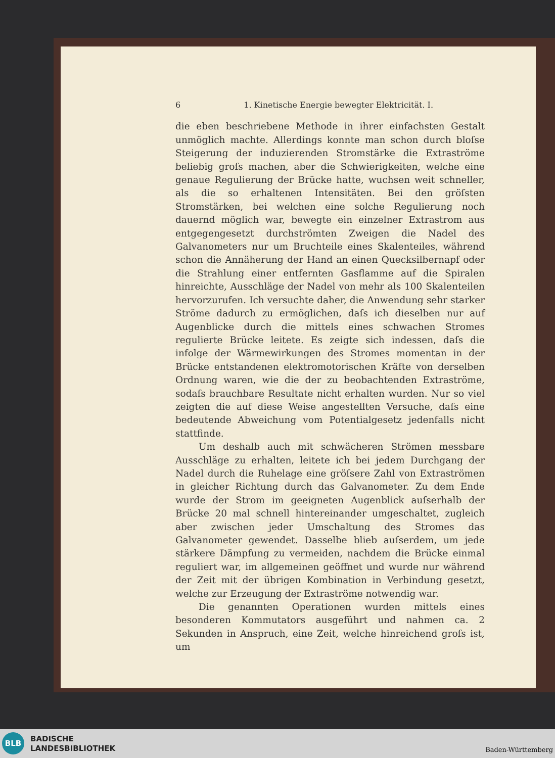6 1. Kinetische Energie bewegter Elektricität. I.
die eben beschriebene Methode in ihrer einfachsten Gestalt unmöglich machte. Allerdings konnte man schon durch bloſse Steigerung der induzierenden Stromstärke die Extraströme beliebig groſs machen, aber die Schwierigkeiten, welche eine genaue Regulierung der Brücke hatte, wuchsen weit schneller, als die so erhaltenen Intensitäten. Bei den gröſsten Stromstärken, bei welchen eine solche Regulierung noch dauernd möglich war, bewegte ein einzelner Extrastrom aus entgegengesetzt durchströmten Zweigen die Nadel des Galvanometers nur um Bruchteile eines Skalenteiles, während schon die Annäherung der Hand an einen Quecksilbernapf oder die Strahlung einer entfernten Gasflamme auf die Spiralen hinreichte, Ausschläge der Nadel von mehr als 100 Skalenteilen hervorzurufen. Ich versuchte daher, die Anwendung sehr starker Ströme dadurch zu ermöglichen, daſs ich dieselben nur auf Augenblicke durch die mittels eines schwachen Stromes regulierte Brücke leitete. Es zeigte sich indessen, daſs die infolge der Wärmewirkungen des Stromes momentan in der Brücke entstandenen elektromotorischen Kräfte von derselben Ordnung waren, wie die der zu beobachtenden Extraströme, sodaſs brauchbare Resultate nicht erhalten wurden. Nur so viel zeigten die auf diese Weise angestellten Versuche, daſs eine bedeutende Abweichung vom Potentialgesetz jedenfalls nicht stattfinde.
Um deshalb auch mit schwächeren Strömen messbare Ausschläge zu erhalten, leitete ich bei jedem Durchgang der Nadel durch die Ruhelage eine gröſsere Zahl von Extraströmen in gleicher Richtung durch das Galvanometer. Zu dem Ende wurde der Strom im geeigneten Augenblick auſserhalb der Brücke 20 mal schnell hintereinander umgeschaltet, zugleich aber zwischen jeder Umschaltung des Stromes das Galvanometer gewendet. Dasselbe blieb auſserdem, um jede stärkere Dämpfung zu vermeiden, nachdem die Brücke einmal reguliert war, im allgemeinen geöffnet und wurde nur während der Zeit mit der übrigen Kombination in Verbindung gesetzt, welche zur Erzeugung der Extraströme notwendig war.
Die genannten Operationen wurden mittels eines besonderen Kommutators ausgeführt und nahmen ca. 2 Sekunden in Anspruch, eine Zeit, welche hinreichend groſs ist, um
BLB
BADISCHE
LANDESBIBLIOTHEK
Baden-Württemberg